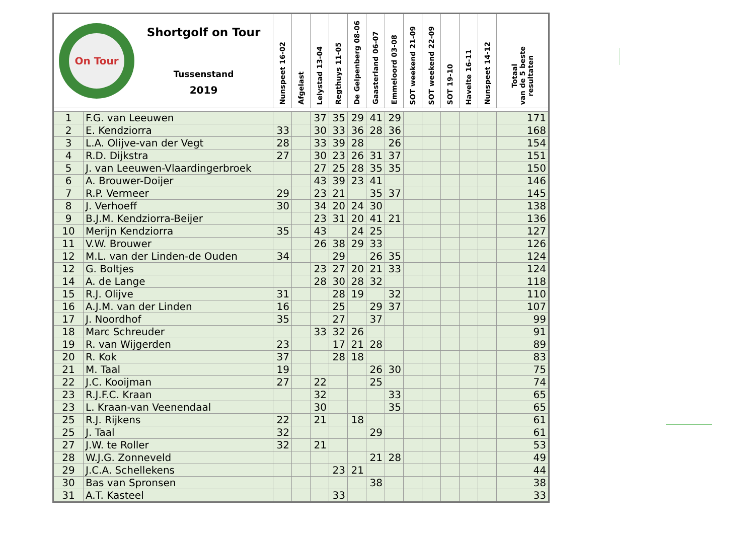| On Tour Shortgolf on Tour Tussenstand 2019 | | Nunspeet 16-02 | Afgelast | Lelystad 13-04 | Regthuys 11-05 | De Gelpenberg 08-06 | Gaasterland 06-07 | Emmeloord 03-08 | SOT weekend 21-09 | SOT weekend 22-09 | SOT 19-10 | Havelte 16-11 | Nunspeet 14-12 | Totaal van de 5 beste resultaten |
| --- | --- | --- | --- | --- | --- | --- | --- | --- | --- | --- | --- | --- | --- | --- |
| 1 | F.G. van Leeuwen | | | 37 | 35 | 29 | 41 | 29 | | | | | | 171 |
| 2 | E. Kendziorra | 33 | | 30 | 33 | 36 | 28 | 36 | | | | | | 168 |
| 3 | L.A. Olijve-van der Vegt | 28 | | 33 | 39 | 28 | | 26 | | | | | | 154 |
| 4 | R.D. Dijkstra | 27 | | 30 | 23 | 26 | 31 | 37 | | | | | | 151 |
| 5 | J. van Leeuwen-Vlaardingerbroek | | | 27 | 25 | 28 | 35 | 35 | | | | | | 150 |
| 6 | A. Brouwer-Doijer | | | 43 | 39 | 23 | 41 | | | | | | | 146 |
| 7 | R.P. Vermeer | 29 | | 23 | 21 | | 35 | 37 | | | | | | 145 |
| 8 | J. Verhoeff | 30 | | 34 | 20 | 24 | 30 | | | | | | | 138 |
| 9 | B.J.M. Kendziorra-Beijer | | | 23 | 31 | 20 | 41 | 21 | | | | | | 136 |
| 10 | Merijn Kendziorra | 35 | | 43 | | 24 | 25 | | | | | | | 127 |
| 11 | V.W. Brouwer | | | 26 | 38 | 29 | 33 | | | | | | | 126 |
| 12 | M.L. van der Linden-de Ouden | 34 | | | 29 | | 26 | 35 | | | | | | 124 |
| 12 | G. Boltjes | | | 23 | 27 | 20 | 21 | 33 | | | | | | 124 |
| 14 | A. de Lange | | | 28 | 30 | 28 | 32 | | | | | | | 118 |
| 15 | R.J. Olijve | 31 | | | 28 | 19 | | 32 | | | | | | 110 |
| 16 | A.J.M. van der Linden | 16 | | | 25 | | 29 | 37 | | | | | | 107 |
| 17 | J. Noordhof | 35 | | | 27 | | 37 | | | | | | | 99 |
| 18 | Marc Schreuder | | | 33 | 32 | 26 | | | | | | | | 91 |
| 19 | R. van Wijgerden | 23 | | | 17 | 21 | 28 | | | | | | | 89 |
| 20 | R. Kok | 37 | | | 28 | 18 | | | | | | | | 83 |
| 21 | M. Taal | 19 | | | | | 26 | 30 | | | | | | 75 |
| 22 | J.C. Kooijman | 27 | | 22 | | | 25 | | | | | | | 74 |
| 23 | R.J.F.C. Kraan | | | 32 | | | | 33 | | | | | | 65 |
| 23 | L. Kraan-van Veenendaal | | | 30 | | | | 35 | | | | | | 65 |
| 25 | R.J. Rijkens | 22 | | 21 | | 18 | | | | | | | | 61 |
| 25 | J. Taal | 32 | | | | | 29 | | | | | | | 61 |
| 27 | J.W. te Roller | 32 | | 21 | | | | | | | | | | 53 |
| 28 | W.J.G. Zonneveld | | | | | | 21 | 28 | | | | | | 49 |
| 29 | J.C.A. Schellekens | | | | 23 | 21 | | | | | | | | 44 |
| 30 | Bas van Spronsen | | | | | | 38 | | | | | | | 38 |
| 31 | A.T. Kasteel | | | | 33 | | | | | | | | | 33 |